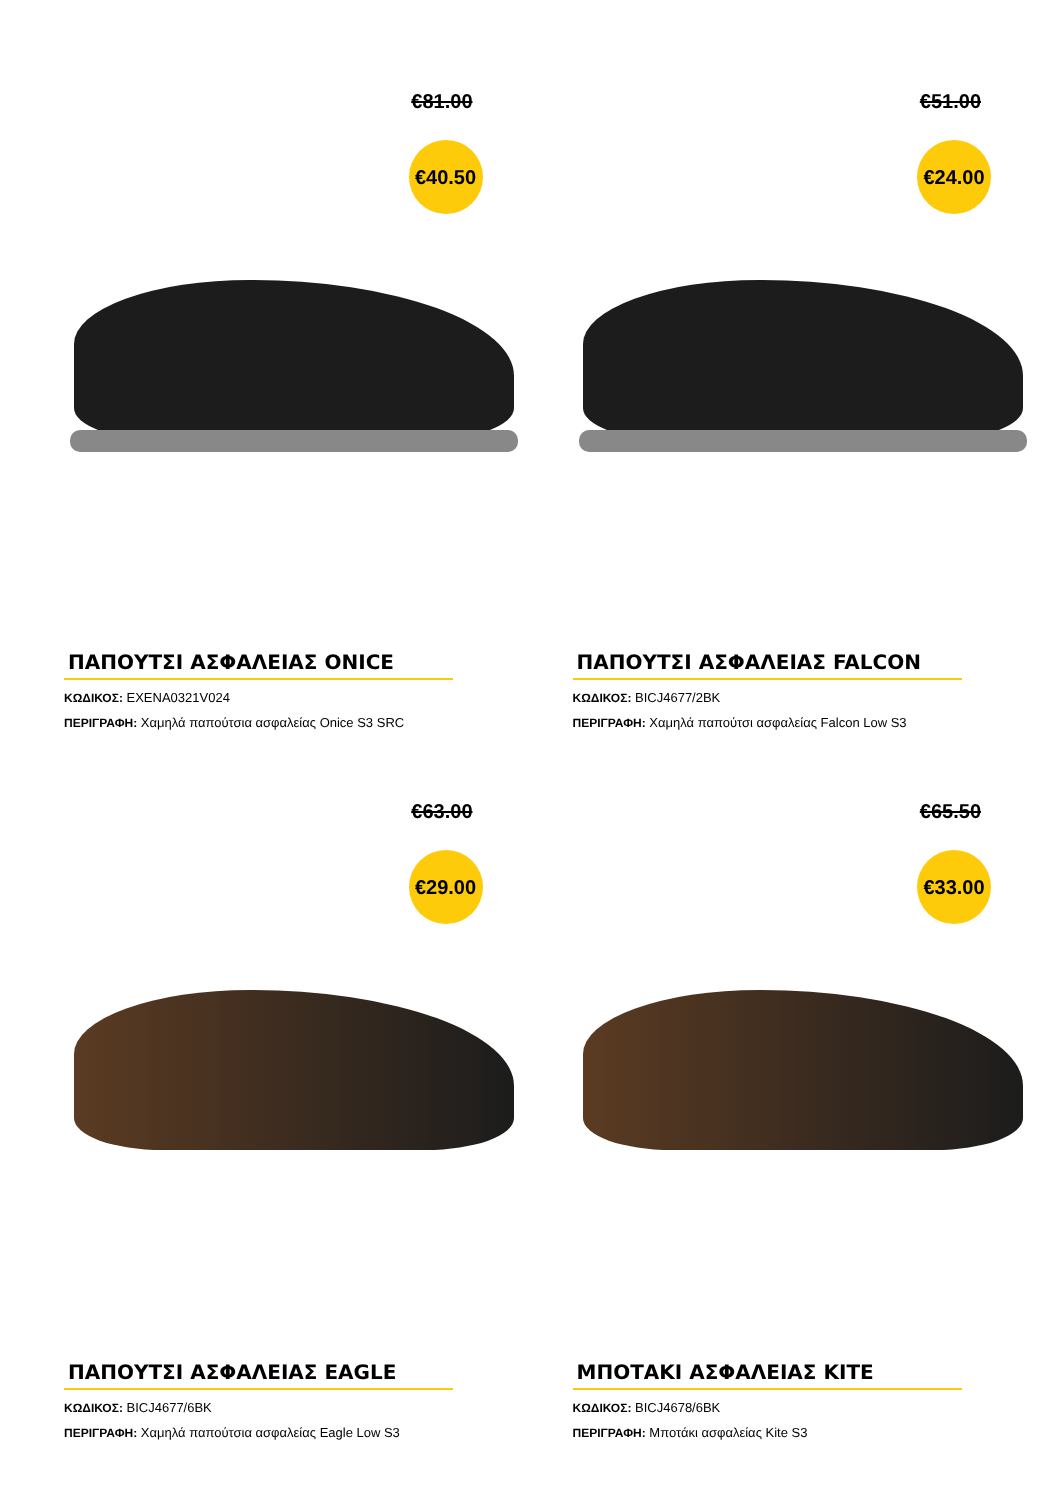€81.00
€40.50
ΠΑΠΟΥΤΣΙ ΑΣΦΑΛΕΙΑΣ ONICE
ΚΩΔΙΚΟΣ: EXENA0321V024
ΠΕΡΙΓΡΑΦΗ: Χαμηλά παπούτσια ασφαλείας Onice S3 SRC
€51.00
€24.00
ΠΑΠΟΥΤΣΙ ΑΣΦΑΛΕΙΑΣ FALCON
ΚΩΔΙΚΟΣ: BICJ4677/2BK
ΠΕΡΙΓΡΑΦΗ: Χαμηλά παπούτσι ασφαλείας Falcon Low S3
€63.00
€29.00
ΠΑΠΟΥΤΣΙ ΑΣΦΑΛΕΙΑΣ EAGLE
ΚΩΔΙΚΟΣ: BICJ4677/6BK
ΠΕΡΙΓΡΑΦΗ: Χαμηλά παπούτσια ασφαλείας Eagle Low S3
€65.50
€33.00
ΜΠΟΤΑΚΙ ΑΣΦΑΛΕΙΑΣ KITE
ΚΩΔΙΚΟΣ: BICJ4678/6BK
ΠΕΡΙΓΡΑΦΗ: Μποτάκι ασφαλείας Kite S3